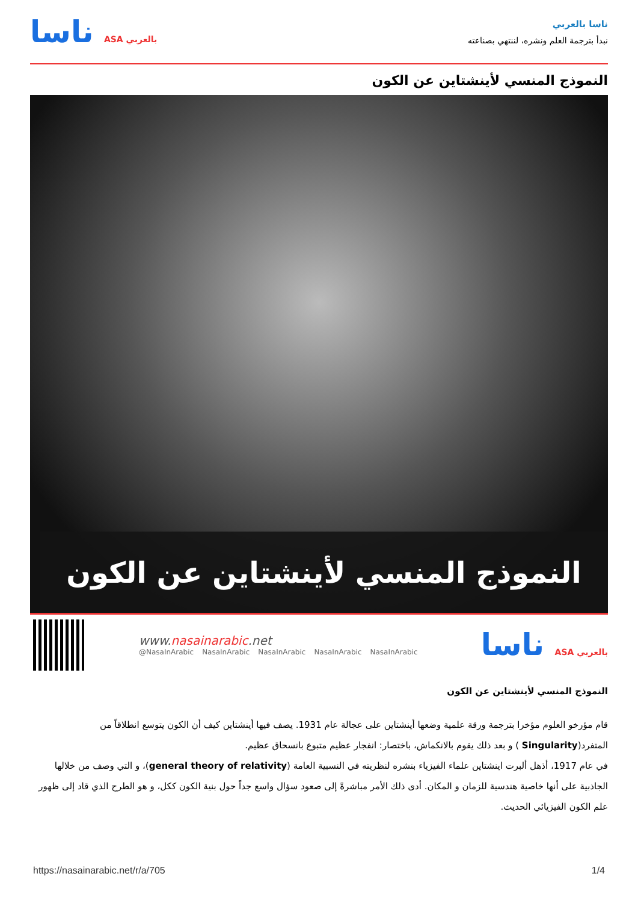ناسا بالعربي
نبدأ بترجمة العلم ونشره، لننتهي بصناعته
ناسا ASA بالعربي
النموذج المنسي لأينشتاين عن الكون
النموذج المنسي لأينشتاين عن الكون
www.nasainarabic.net
@NasaInArabic NasaInArabic NasaInArabic NasaInArabic NasaInArabic
ناسا ASA بالعربي
النموذج المنسي لأينشتاين عن الكون
قام مؤرخو العلوم مؤخرا بترجمة ورقة علمية وضعها أينشتاين على عجالة عام 1931. يصف فيها أينشتاين كيف أن الكون يتوسع انطلاقاً من المتفرد(Singularity ) و بعد ذلك يقوم بالانكماش، باختصار: انفجار عظيم متبوع بانسحاق عظيم.
في عام 1917، أذهل ألبرت اينشتاين علماء الفيزياء بنشره لنظريته في النسبية العامة (general theory of relativity)، و التي وصف من خلالها الجاذبية على أنها خاصية هندسية للزمان و المكان. أدى ذلك الأمر مباشرةً إلى صعود سؤال واسع جداً حول بنية الكون ككل، و هو الطرح الذي قاد إلى ظهور علم الكون الفيزيائي الحديث.
https://nasainarabic.net/r/a/705 1/4